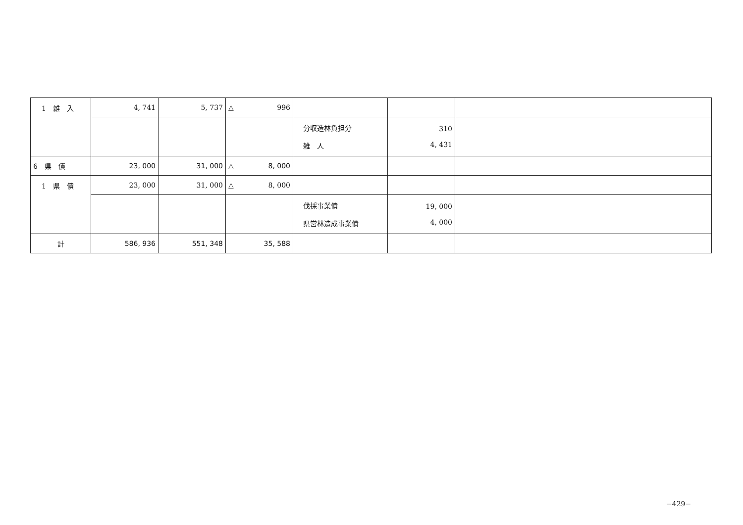| 1 雑 入 | 4, 741 | 5, 737 | △ 996 | | | |
| | | | | 分収造林負担分 雑 人 | 310 4, 431 | |
| 6 県 債 | 23, 000 | 31, 000 | △ 8, 000 | | | |
| 1 県 債 | 23, 000 | 31, 000 | △ 8, 000 | | | |
| | | | | 伐採事業債 県営林造成事業債 | 19, 000 4, 000 | |
| 計 | 586, 936 | 551, 348 | 35, 588 | | | |
−429−